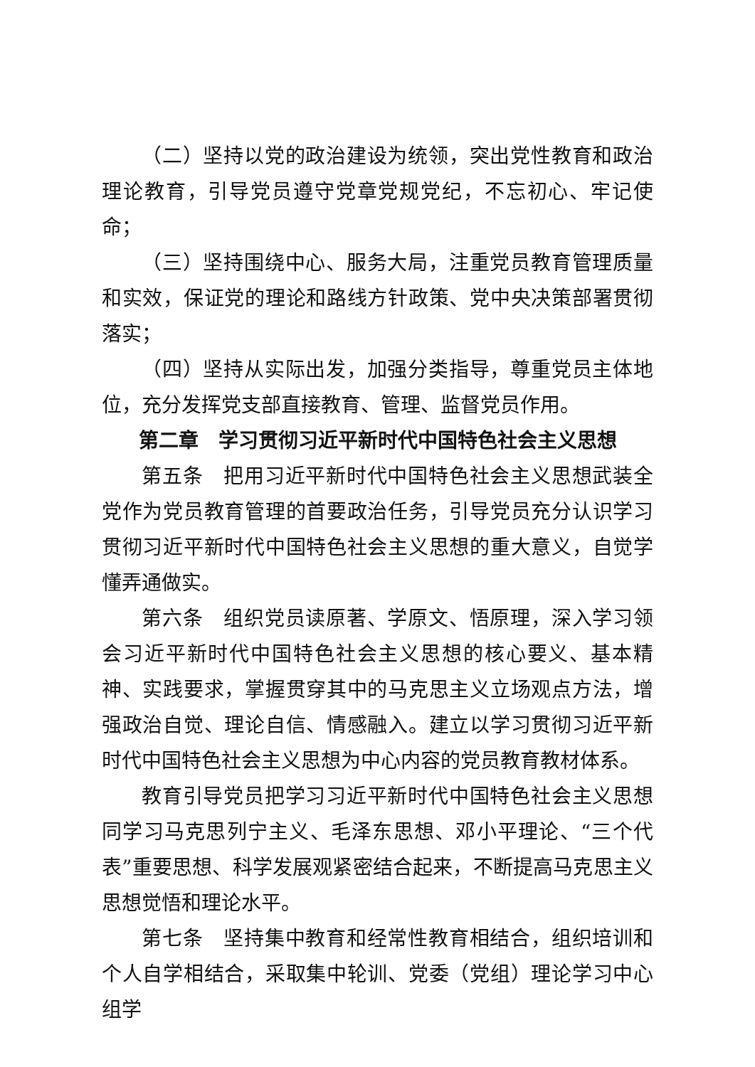（二）坚持以党的政治建设为统领，突出党性教育和政治理论教育，引导党员遵守党章党规党纪，不忘初心、牢记使命；
（三）坚持围绕中心、服务大局，注重党员教育管理质量和实效，保证党的理论和路线方针政策、党中央决策部署贯彻落实；
（四）坚持从实际出发，加强分类指导，尊重党员主体地位，充分发挥党支部直接教育、管理、监督党员作用。
第二章　学习贯彻习近平新时代中国特色社会主义思想
第五条　把用习近平新时代中国特色社会主义思想武装全党作为党员教育管理的首要政治任务，引导党员充分认识学习贯彻习近平新时代中国特色社会主义思想的重大意义，自觉学懂弄通做实。
第六条　组织党员读原著、学原文、悟原理，深入学习领会习近平新时代中国特色社会主义思想的核心要义、基本精神、实践要求，掌握贯穿其中的马克思主义立场观点方法，增强政治自觉、理论自信、情感融入。建立以学习贯彻习近平新时代中国特色社会主义思想为中心内容的党员教育教材体系。
教育引导党员把学习习近平新时代中国特色社会主义思想同学习马克思列宁主义、毛泽东思想、邓小平理论、“三个代表”重要思想、科学发展观紧密结合起来，不断提高马克思主义思想觉悟和理论水平。
第七条　坚持集中教育和经常性教育相结合，组织培训和个人自学相结合，采取集中轮训、党委（党组）理论学习中心组学